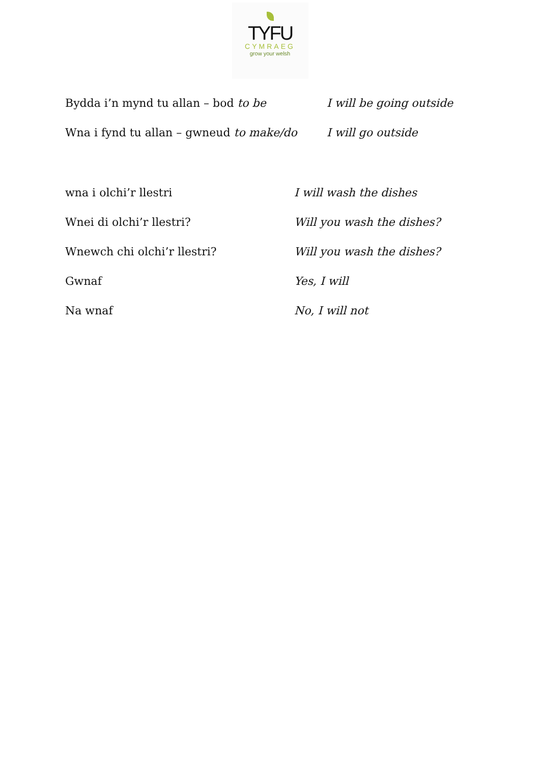TYFU
CYMRAEG
grow your welsh
Bydda i’n mynd tu allan – bod to be I will be going outside
Wna i fynd tu allan – gwneud to make/do
I will go outside
wna i olchi’r llestri I will wash the dishes
Wnei di olchi’r llestri? Will you wash the dishes?
Wnewch chi olchi’r llestri? Will you wash the dishes?
Gwnaf Yes, I will
Na wnaf No, I will not